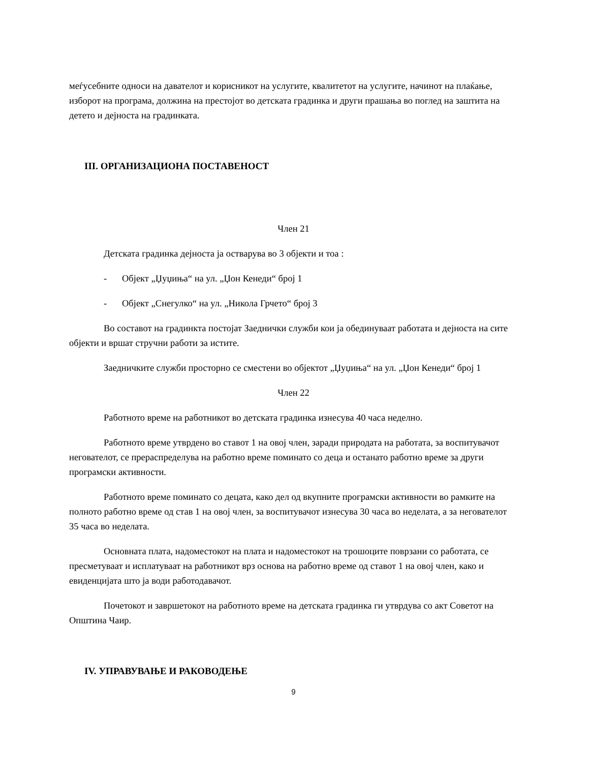меѓусебните односи на давателот и корисникот на услугите, квалитетот на услугите, начинот на плаќање, изборот на програма, должина на престојот во детската градинка и други прашања во поглед на заштита на детето и дејноста на градинката.
III. ОРГАНИЗАЦИОНА ПОСТАВЕНОСТ
Член 21
Детската градинка дејноста ја остварува во 3 објекти и тоа :
- Објект „Џуџиња“ на ул. „Џон Кенеди“ број 1
- Објект „Снегулко“ на ул. „Никола Грчето“ број 3
Во составот на градинкта постојат Заеднички служби кои ја обединуваат работата и дејноста на сите објекти и вршат стручни работи за иститe.
Заедничките служби просторно се сместени во објектот „Џуџиња“ на ул. „Џон Кенеди“ број 1
Член 22
Работното време на работникот во детската градинка изнесува 40 часа неделно.
Работното време утврдено во ставот 1 на овој член, заради природата на работата, за воспитувачот негователот, се прераспределува на работно време поминато со деца и останато работно време за други програмски активности.
Работното време поминато со децата, како дел од вкупните програмски активности во рамките на полното работно време од став 1 на овој член, за воспитувачот изнесува 30 часа во неделата, а за негователот 35 часа во неделата.
Основната плата, надоместокот на плата и надоместокот на трошоците поврзани со работата, се пресметуваат и исплатуваат на работникот врз основа на работно време од ставот 1 на овој член, како и евиденцијата што ја води работодавачот.
Почетокот и завршетокот на работното време на детската градинка ги утврдува со акт Советот на Општина Чаир.
IV. УПРАВУВАЊЕ И РАКОВОДЕЊЕ
9